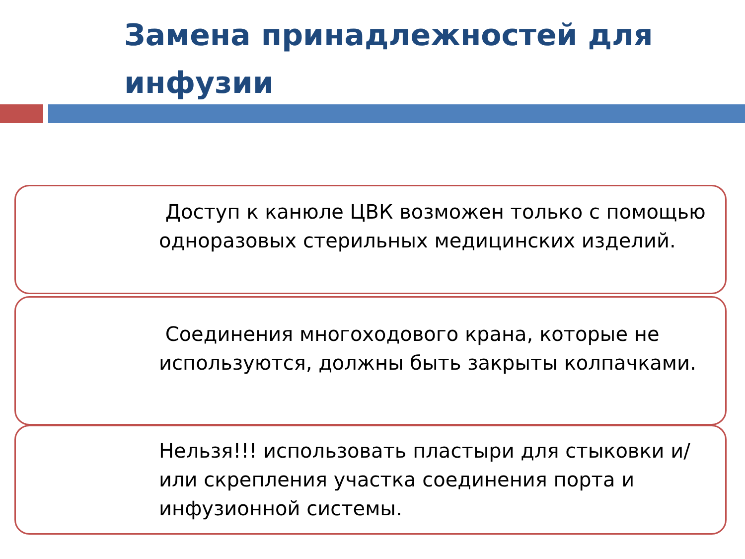Замена принадлежностей для инфузии
Доступ к канюле ЦВК возможен только с помощью одноразовых стерильных медицинских изделий.
Соединения многоходового крана, которые не используются, должны быть закрыты колпачками.
Нельзя!!! использовать пластыри для стыковки и/или скрепления участка соединения порта и инфузионной системы.